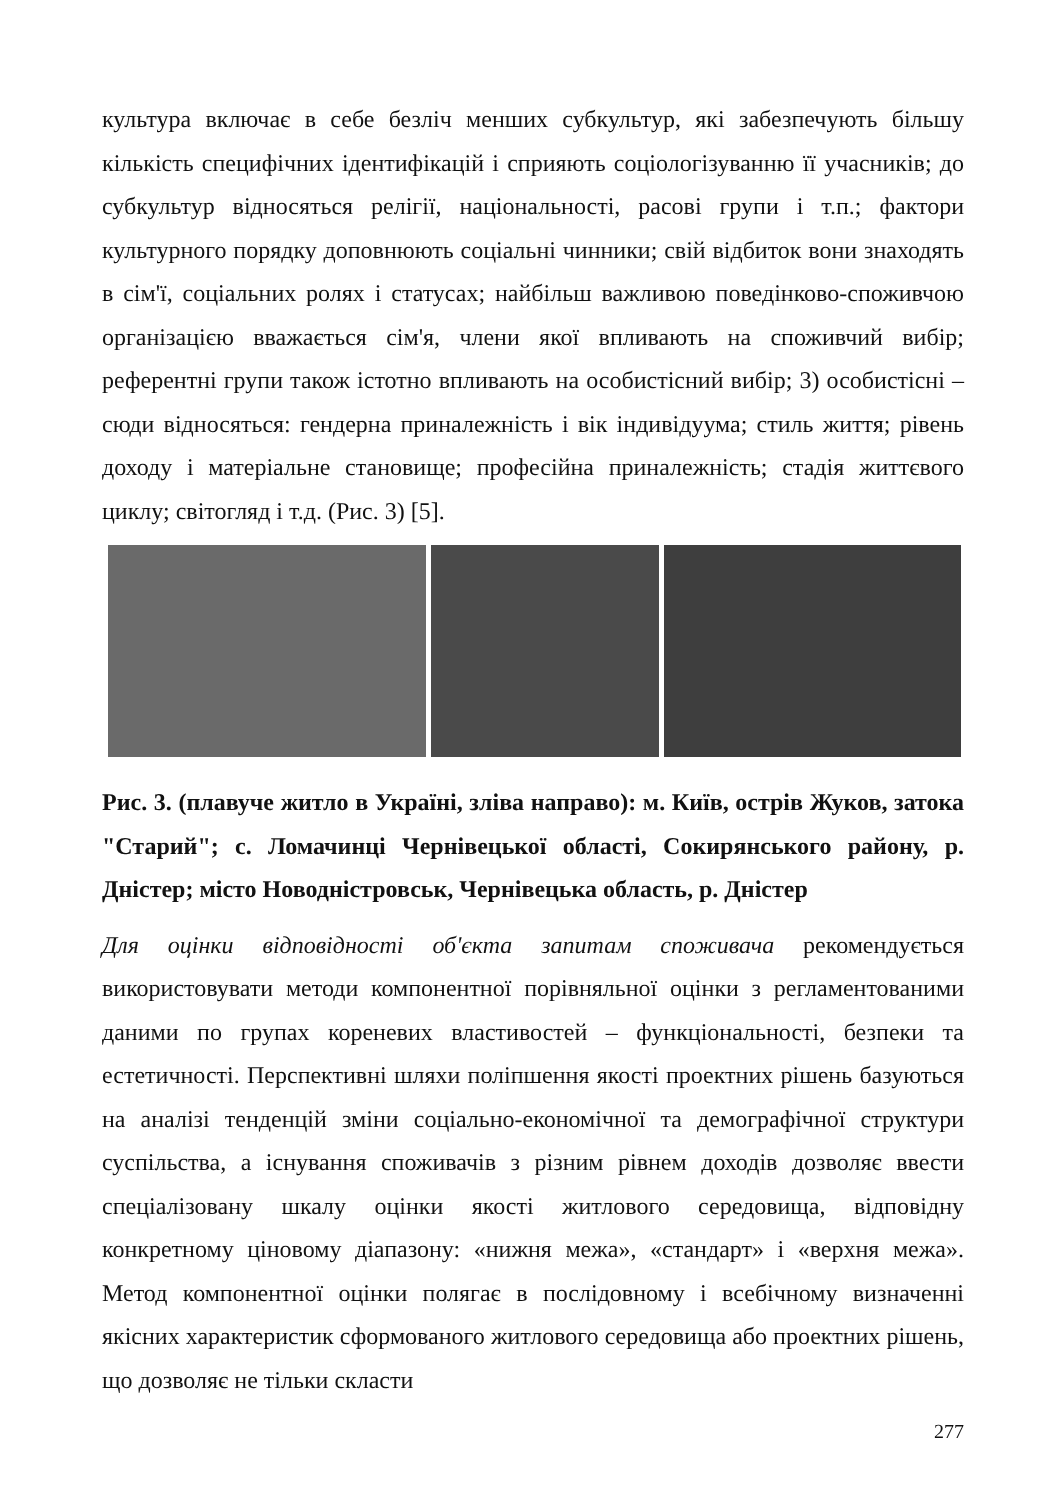культура включає в себе безліч менших субкультур, які забезпечують більшу кількість специфічних ідентифікацій і сприяють соціологізуванню її учасників; до субкультур відносяться релігії, національності, расові групи і т.п.; фактори культурного порядку доповнюють соціальні чинники; свій відбиток вони знаходять в сім'ї, соціальних ролях і статусах; найбільш важливою поведінково-споживчою організацією вважається сім'я, члени якої впливають на споживчий вибір; референтні групи також істотно впливають на особистісний вибір; 3) особистісні – сюди відносяться: гендерна приналежність і вік індивідуума; стиль життя; рівень доходу і матеріальне становище; професійна приналежність; стадія життєвого циклу; світогляд і т.д. (Рис. 3) [5].
Рис. 3. (плавуче житло в Україні, зліва направо): м. Київ, острів Жуков, затока "Старий"; с. Ломачинці Чернівецької області, Сокирянського району, р. Дністер; місто Новодністровськ, Чернівецька область, р. Дністер
Для оцінки відповідності об'єкта запитам споживача рекомендується використовувати методи компонентної порівняльної оцінки з регламентованими даними по групах кореневих властивостей – функціональності, безпеки та естетичності. Перспективні шляхи поліпшення якості проектних рішень базуються на аналізі тенденцій зміни соціально-економічної та демографічної структури суспільства, а існування споживачів з різним рівнем доходів дозволяє ввести спеціалізовану шкалу оцінки якості житлового середовища, відповідну конкретному ціновому діапазону: «нижня межа», «стандарт» і «верхня межа». Метод компонентної оцінки полягає в послідовному і всебічному визначенні якісних характеристик сформованого житлового середовища або проектних рішень, що дозволяє не тільки скласти
277